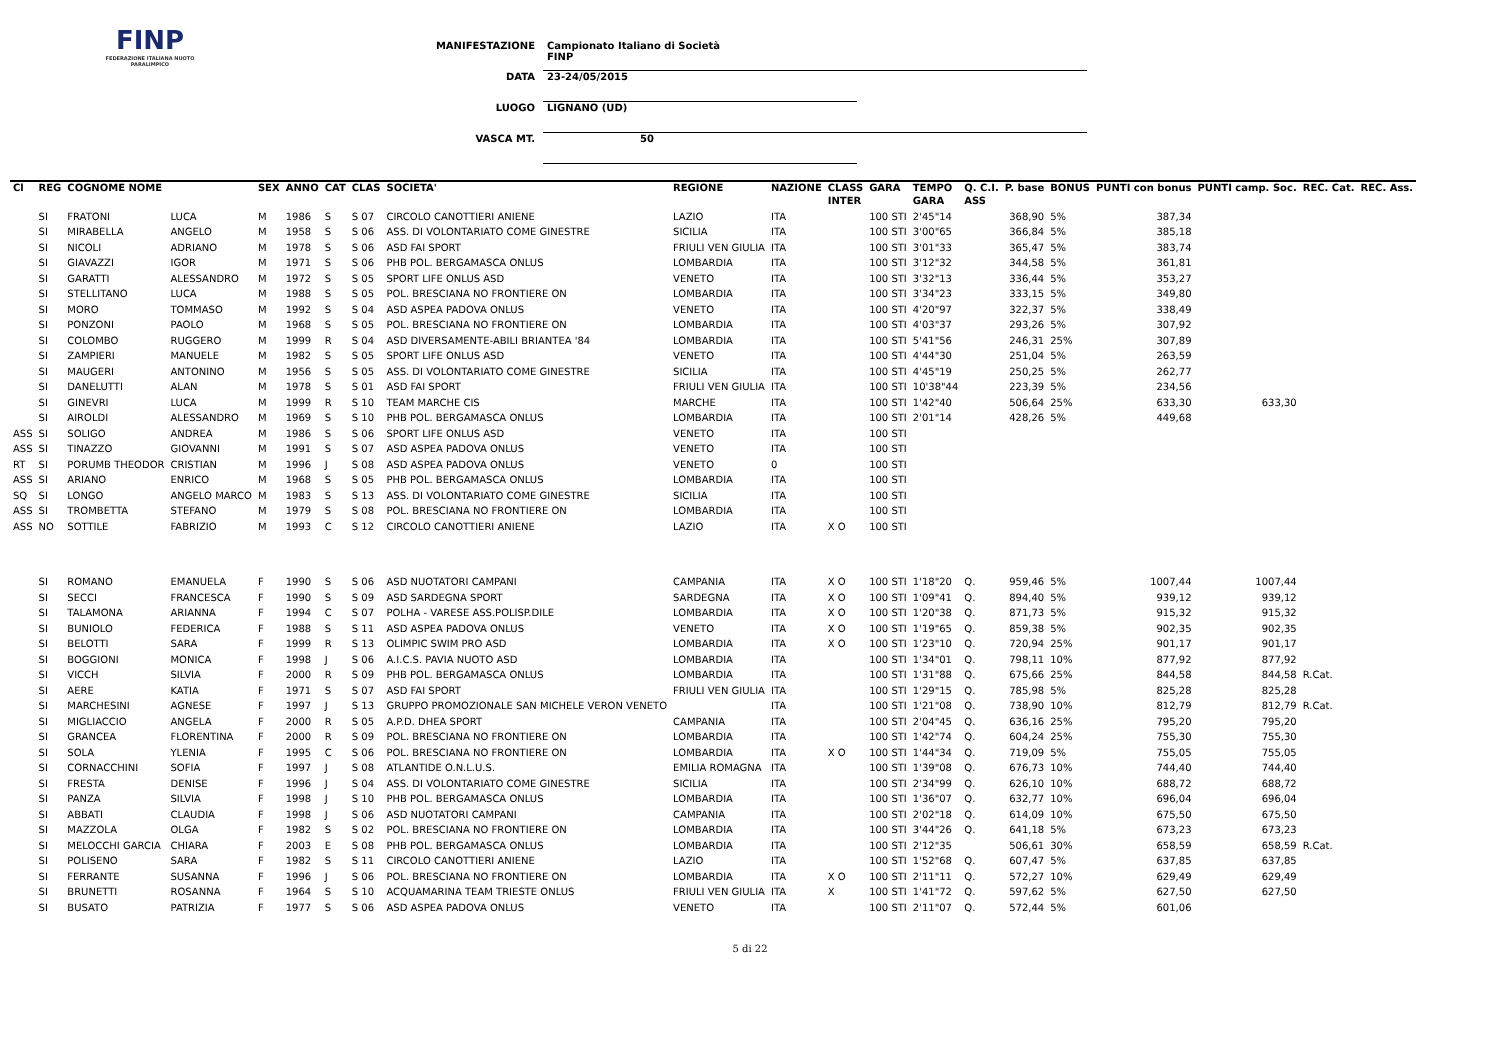FINP
FEDERAZIONE ITALIANA NUOTO PARALIMPICO
MANIFESTAZIONE Campionato Italiano di Società FINP
DATA 23-24/05/2015
LUOGO LIGNANO (UD)
VASCA MT. 50
| Cl | REG | COGNOME NOME | | SEX | ANNO | CAT | CLAS | SOCIETA' | REGIONE | NAZIONE | CLASS | GARA | TEMPO | Q. C.I. | P. base | BONUS | PUNTI con bonus | PUNTI camp. Soc. | REC. Cat. | REC. Ass. |
| --- | --- | --- | --- | --- | --- | --- | --- | --- | --- | --- | --- | --- | --- | --- | --- | --- | --- | --- | --- | --- |
| | | | | | | | | | | | INTER | | GARA | ASS | | | | | | |
| | SI | FRATONI | LUCA | M | 1986 | S | S 07 | CIRCOLO CANOTTIERI ANIENE | LAZIO | ITA | | 100 STI | 2'45"14 | | 368,90 | 5% | 387,34 | | | |
| | SI | MIRABELLA | ANGELO | M | 1958 | S | S 06 | ASS. DI VOLONTARIATO COME GINESTRE | SICILIA | ITA | | 100 STI | 3'00"65 | | 366,84 | 5% | 385,18 | | | |
| | SI | NICOLI | ADRIANO | M | 1978 | S | S 06 | ASD FAI SPORT | FRIULI VEN GIULIA | ITA | | 100 STI | 3'01"33 | | 365,47 | 5% | 383,74 | | | |
| | SI | GIAVAZZI | IGOR | M | 1971 | S | S 06 | PHB POL. BERGAMASCA ONLUS | LOMBARDIA | ITA | | 100 STI | 3'12"32 | | 344,58 | 5% | 361,81 | | | |
| | SI | GARATTI | ALESSANDRO | M | 1972 | S | S 05 | SPORT LIFE ONLUS ASD | VENETO | ITA | | 100 STI | 3'32"13 | | 336,44 | 5% | 353,27 | | | |
| | SI | STELLITANO | LUCA | M | 1988 | S | S 05 | POL. BRESCIANA NO FRONTIERE ON | LOMBARDIA | ITA | | 100 STI | 3'34"23 | | 333,15 | 5% | 349,80 | | | |
| | SI | MORO | TOMMASO | M | 1992 | S | S 04 | ASD ASPEA PADOVA ONLUS | VENETO | ITA | | 100 STI | 4'20"97 | | 322,37 | 5% | 338,49 | | | |
| | SI | PONZONI | PAOLO | M | 1968 | S | S 05 | POL. BRESCIANA NO FRONTIERE ON | LOMBARDIA | ITA | | 100 STI | 4'03"37 | | 293,26 | 5% | 307,92 | | | |
| | SI | COLOMBO | RUGGERO | M | 1999 | R | S 04 | ASD DIVERSAMENTE-ABILI BRIANTEA '84 | LOMBARDIA | ITA | | 100 STI | 5'41"56 | | 246,31 | 25% | 307,89 | | | |
| | SI | ZAMPIERI | MANUELE | M | 1982 | S | S 05 | SPORT LIFE ONLUS ASD | VENETO | ITA | | 100 STI | 4'44"30 | | 251,04 | 5% | 263,59 | | | |
| | SI | MAUGERI | ANTONINO | M | 1956 | S | S 05 | ASS. DI VOLONTARIATO COME GINESTRE | SICILIA | ITA | | 100 STI | 4'45"19 | | 250,25 | 5% | 262,77 | | | |
| | SI | DANELUTTI | ALAN | M | 1978 | S | S 01 | ASD FAI SPORT | FRIULI VEN GIULIA | ITA | | 100 STI | 10'38"44 | | 223,39 | 5% | 234,56 | | | |
| | SI | GINEVRI | LUCA | M | 1999 | R | S 10 | TEAM MARCHE CIS | MARCHE | ITA | | 100 STI | 1'42"40 | | 506,64 | 25% | 633,30 | 633,30 | | |
| | SI | AIROLDI | ALESSANDRO | M | 1969 | S | S 10 | PHB POL. BERGAMASCA ONLUS | LOMBARDIA | ITA | | 100 STI | 2'01"14 | | 428,26 | 5% | 449,68 | | | |
| ASS | SI | SOLIGO | ANDREA | M | 1986 | S | S 06 | SPORT LIFE ONLUS ASD | VENETO | ITA | | 100 STI | | | | | | | | |
| ASS | SI | TINAZZO | GIOVANNI | M | 1991 | S | S 07 | ASD ASPEA PADOVA ONLUS | VENETO | ITA | | 100 STI | | | | | | | | |
| RT | SI | PORUMB THEODOR | CRISTIAN | M | 1996 | J | S 08 | ASD ASPEA PADOVA ONLUS | VENETO | 0 | | 100 STI | | | | | | | | |
| ASS | SI | ARIANO | ENRICO | M | 1968 | S | S 05 | PHB POL. BERGAMASCA ONLUS | LOMBARDIA | ITA | | 100 STI | | | | | | | | |
| SQ | SI | LONGO | ANGELO MARCO | M | 1983 | S | S 13 | ASS. DI VOLONTARIATO COME GINESTRE | SICILIA | ITA | | 100 STI | | | | | | | | |
| ASS | SI | TROMBETTA | STEFANO | M | 1979 | S | S 08 | POL. BRESCIANA NO FRONTIERE ON | LOMBARDIA | ITA | | 100 STI | | | | | | | | |
| ASS | NO | SOTTILE | FABRIZIO | M | 1993 | C | S 12 | CIRCOLO CANOTTIERI ANIENE | LAZIO | ITA | X O | 100 STI | | | | | | | | |
| | SI | ROMANO | EMANUELA | F | 1990 | S | S 06 | ASD NUOTATORI CAMPANI | CAMPANIA | ITA | X O | 100 STI | 1'18"20 | Q. | 959,46 | 5% | 1007,44 | 1007,44 | | |
| | SI | SECCI | FRANCESCA | F | 1990 | S | S 09 | ASD SARDEGNA SPORT | SARDEGNA | ITA | X O | 100 STI | 1'09"41 | Q. | 894,40 | 5% | 939,12 | 939,12 | | |
| | SI | TALAMONA | ARIANNA | F | 1994 | C | S 07 | POLHA - VARESE ASS.POLISP.DILE | LOMBARDIA | ITA | X O | 100 STI | 1'20"38 | Q. | 871,73 | 5% | 915,32 | 915,32 | | |
| | SI | BUNIOLO | FEDERICA | F | 1988 | S | S 11 | ASD ASPEA PADOVA ONLUS | VENETO | ITA | X O | 100 STI | 1'19"65 | Q. | 859,38 | 5% | 902,35 | 902,35 | | |
| | SI | BELOTTI | SARA | F | 1999 | R | S 13 | OLIMPIC SWIM PRO ASD | LOMBARDIA | ITA | X O | 100 STI | 1'23"10 | Q. | 720,94 | 25% | 901,17 | 901,17 | | |
| | SI | BOGGIONI | MONICA | F | 1998 | J | S 06 | A.I.C.S. PAVIA NUOTO ASD | LOMBARDIA | ITA | | 100 STI | 1'34"01 | Q. | 798,11 | 10% | 877,92 | 877,92 | | |
| | SI | VICCH | SILVIA | F | 2000 | R | S 09 | PHB POL. BERGAMASCA ONLUS | LOMBARDIA | ITA | | 100 STI | 1'31"88 | Q. | 675,66 | 25% | 844,58 | 844,58 | R.Cat. | |
| | SI | AERE | KATIA | F | 1971 | S | S 07 | ASD FAI SPORT | FRIULI VEN GIULIA | ITA | | 100 STI | 1'29"15 | Q. | 785,98 | 5% | 825,28 | 825,28 | | |
| | SI | MARCHESINI | AGNESE | F | 1997 | J | S 13 | GRUPPO PROMOZIONALE SAN MICHELE VERON VENETO | | ITA | | 100 STI | 1'21"08 | Q. | 738,90 | 10% | 812,79 | 812,79 | R.Cat. | |
| | SI | MIGLIACCIO | ANGELA | F | 2000 | R | S 05 | A.P.D. DHEA SPORT | CAMPANIA | ITA | | 100 STI | 2'04"45 | Q. | 636,16 | 25% | 795,20 | 795,20 | | |
| | SI | GRANCEA | FLORENTINA | F | 2000 | R | S 09 | POL. BRESCIANA NO FRONTIERE ON | LOMBARDIA | ITA | | 100 STI | 1'42"74 | Q. | 604,24 | 25% | 755,30 | 755,30 | | |
| | SI | SOLA | YLENIA | F | 1995 | C | S 06 | POL. BRESCIANA NO FRONTIERE ON | LOMBARDIA | ITA | X O | 100 STI | 1'44"34 | Q. | 719,09 | 5% | 755,05 | 755,05 | | |
| | SI | CORNACCHINI | SOFIA | F | 1997 | J | S 08 | ATLANTIDE O.N.L.U.S. | EMILIA ROMAGNA | ITA | | 100 STI | 1'39"08 | Q. | 676,73 | 10% | 744,40 | 744,40 | | |
| | SI | FRESTA | DENISE | F | 1996 | J | S 04 | ASS. DI VOLONTARIATO COME GINESTRE | SICILIA | ITA | | 100 STI | 2'34"99 | Q. | 626,10 | 10% | 688,72 | 688,72 | | |
| | SI | PANZA | SILVIA | F | 1998 | J | S 10 | PHB POL. BERGAMASCA ONLUS | LOMBARDIA | ITA | | 100 STI | 1'36"07 | Q. | 632,77 | 10% | 696,04 | 696,04 | | |
| | SI | ABBATI | CLAUDIA | F | 1998 | J | S 06 | ASD NUOTATORI CAMPANI | CAMPANIA | ITA | | 100 STI | 2'02"18 | Q. | 614,09 | 10% | 675,50 | 675,50 | | |
| | SI | MAZZOLA | OLGA | F | 1982 | S | S 02 | POL. BRESCIANA NO FRONTIERE ON | LOMBARDIA | ITA | | 100 STI | 3'44"26 | Q. | 641,18 | 5% | 673,23 | 673,23 | | |
| | SI | MELOCCHI GARCIA | CHIARA | F | 2003 | E | S 08 | PHB POL. BERGAMASCA ONLUS | LOMBARDIA | ITA | | 100 STI | 2'12"35 | | 506,61 | 30% | 658,59 | 658,59 | R.Cat. | |
| | SI | POLISENO | SARA | F | 1982 | S | S 11 | CIRCOLO CANOTTIERI ANIENE | LAZIO | ITA | | 100 STI | 1'52"68 | Q. | 607,47 | 5% | 637,85 | 637,85 | | |
| | SI | FERRANTE | SUSANNA | F | 1996 | J | S 06 | POL. BRESCIANA NO FRONTIERE ON | LOMBARDIA | ITA | X O | 100 STI | 2'11"11 | Q. | 572,27 | 10% | 629,49 | 629,49 | | |
| | SI | BRUNETTI | ROSANNA | F | 1964 | S | S 10 | ACQUAMARINA TEAM TRIESTE ONLUS | FRIULI VEN GIULIA | ITA | X | 100 STI | 1'41"72 | Q. | 597,62 | 5% | 627,50 | 627,50 | | |
| | SI | BUSATO | PATRIZIA | F | 1977 | S | S 06 | ASD ASPEA PADOVA ONLUS | VENETO | ITA | | 100 STI | 2'11"07 | Q. | 572,44 | 5% | 601,06 | | | |
5 di 22